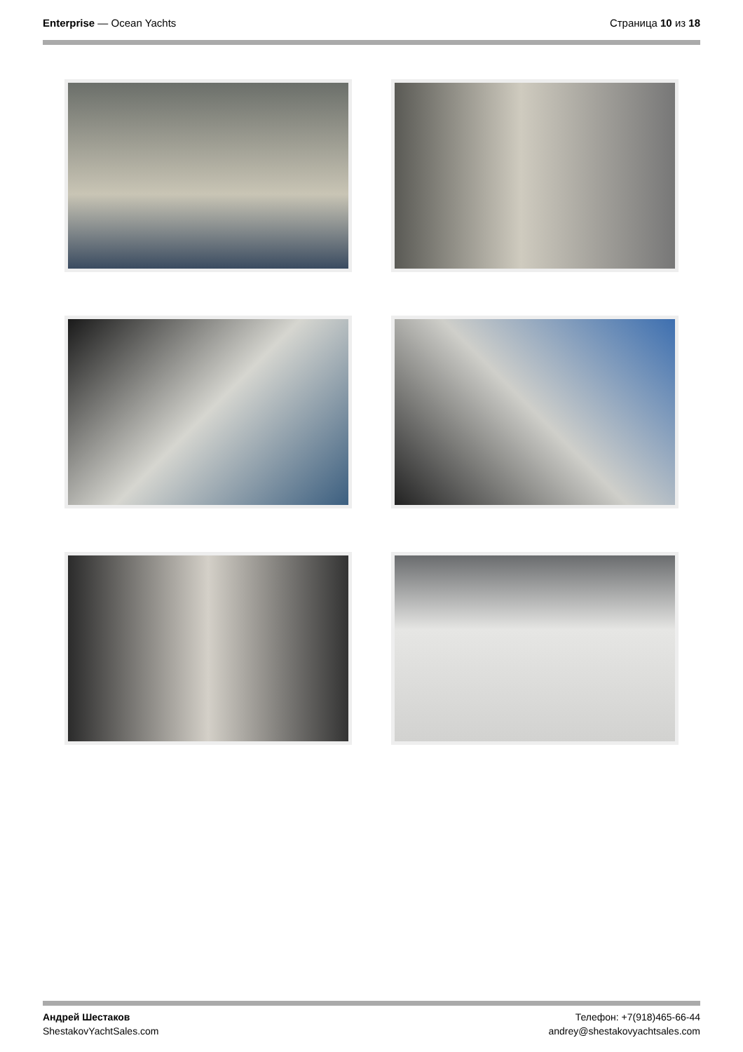Enterprise — Ocean Yachts Страница 10 из 18
Андрей Шестаков
ShestakovYachtSales.com
Телефон: +7(918)465-66-44
andrey@shestakovyachtsales.com